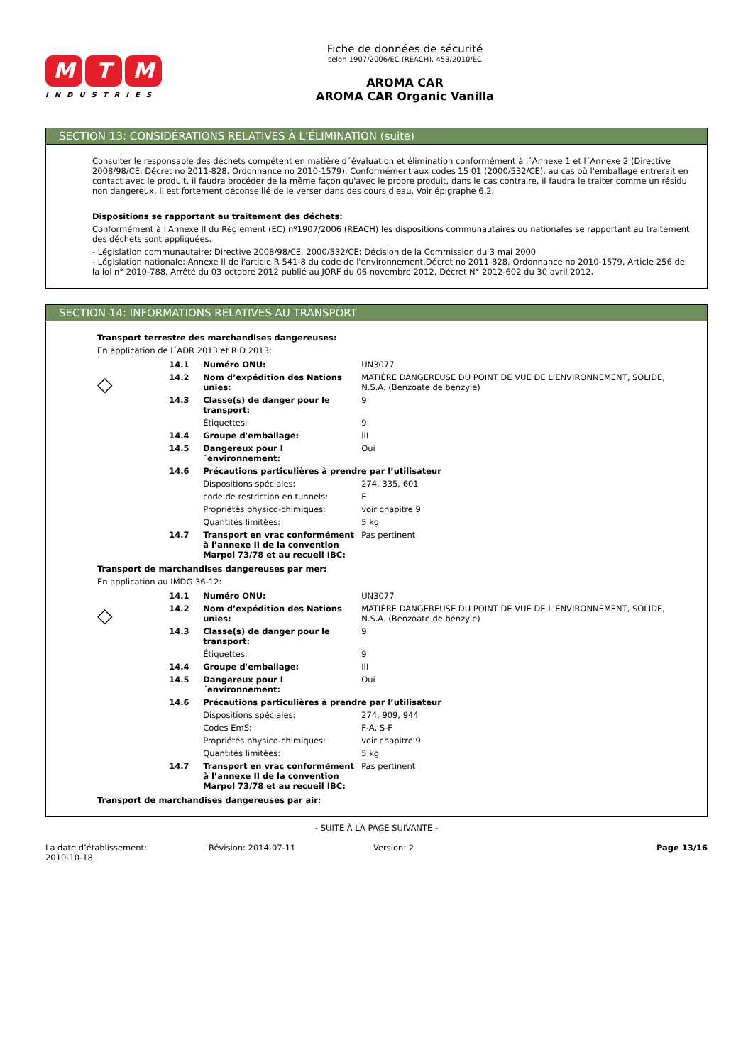M T M
INDUSTRIES
Fiche de données de sécurité
selon 1907/2006/EC (REACH), 453/2010/EC
AROMA CAR
AROMA CAR Organic Vanilla
SECTION 13: CONSIDÉRATIONS RELATIVES À L’ÉLIMINATION (suite)
Consulter le responsable des déchets compétent en matière d´évaluation et élimination conformément à l´Annexe 1 et l´Annexe 2 (Directive 2008/98/CE, Décret no 2011-828, Ordonnance no 2010-1579). Conformément aux codes 15 01 (2000/532/CE), au cas où l'emballage entrerait en contact avec le produit, il faudra procéder de la même façon qu'avec le propre produit, dans le cas contraire, il faudra le traiter comme un résidu non dangereux. Il est fortement déconseillé de le verser dans des cours d'eau. Voir épigraphe 6.2.
Dispositions se rapportant au traitement des déchets:
Conformément à l'Annexe II du Règlement (EC) nº1907/2006 (REACH) les dispositions communautaires ou nationales se rapportant au traitement des déchets sont appliquées.
- Législation communautaire: Directive 2008/98/CE, 2000/532/CE: Décision de la Commission du 3 mai 2000
- Législation nationale: Annexe II de l'article R 541-8 du code de l'environnement,Décret no 2011-828, Ordonnance no 2010-1579, Article 256 de la loi n° 2010-788, Arrêté du 03 octobre 2012 publié au JORF du 06 novembre 2012, Décret N° 2012-602 du 30 avril 2012.
SECTION 14: INFORMATIONS RELATIVES AU TRANSPORT
Transport terrestre des marchandises dangereuses:
En application de l´ADR 2013 et RID 2013:
◇
| 14.1 | Numéro ONU: | UN3077 |
| 14.2 | Nom d’expédition des Nations unies: | MATIÈRE DANGEREUSE DU POINT DE VUE DE L’ENVIRONNEMENT, SOLIDE, N.S.A. (Benzoate de benzyle) |
| 14.3 | Classe(s) de danger pour le transport: | 9 |
| | Étiquettes: | 9 |
| 14.4 | Groupe d'emballage: | III |
| 14.5 | Dangereux pour l´environnement: | Oui |
| 14.6 | Précautions particulières à prendre par l’utilisateur | |
| | Dispositions spéciales: | 274, 335, 601 |
| | code de restriction en tunnels: | E |
| | Propriétés physico-chimiques: | voir chapitre 9 |
| | Quantités limitées: | 5 kg |
| 14.7 | Transport en vrac conformément à l’annexe II de la convention Marpol 73/78 et au recueil IBC: | Pas pertinent |
Transport de marchandises dangereuses par mer:
En application au IMDG 36-12:
◇
| 14.1 | Numéro ONU: | UN3077 |
| 14.2 | Nom d’expédition des Nations unies: | MATIÈRE DANGEREUSE DU POINT DE VUE DE L’ENVIRONNEMENT, SOLIDE, N.S.A. (Benzoate de benzyle) |
| 14.3 | Classe(s) de danger pour le transport: | 9 |
| | Étiquettes: | 9 |
| 14.4 | Groupe d'emballage: | III |
| 14.5 | Dangereux pour l´environnement: | Oui |
| 14.6 | Précautions particulières à prendre par l’utilisateur | |
| | Dispositions spéciales: | 274, 909, 944 |
| | Codes EmS: | F-A, S-F |
| | Propriétés physico-chimiques: | voir chapitre 9 |
| | Quantités limitées: | 5 kg |
| 14.7 | Transport en vrac conformément à l’annexe II de la convention Marpol 73/78 et au recueil IBC: | Pas pertinent |
Transport de marchandises dangereuses par air:
- SUITE À LA PAGE SUIVANTE -
La date d’établissement:
2010-10-18
Révision: 2014-07-11 Version: 2 Page 13/16